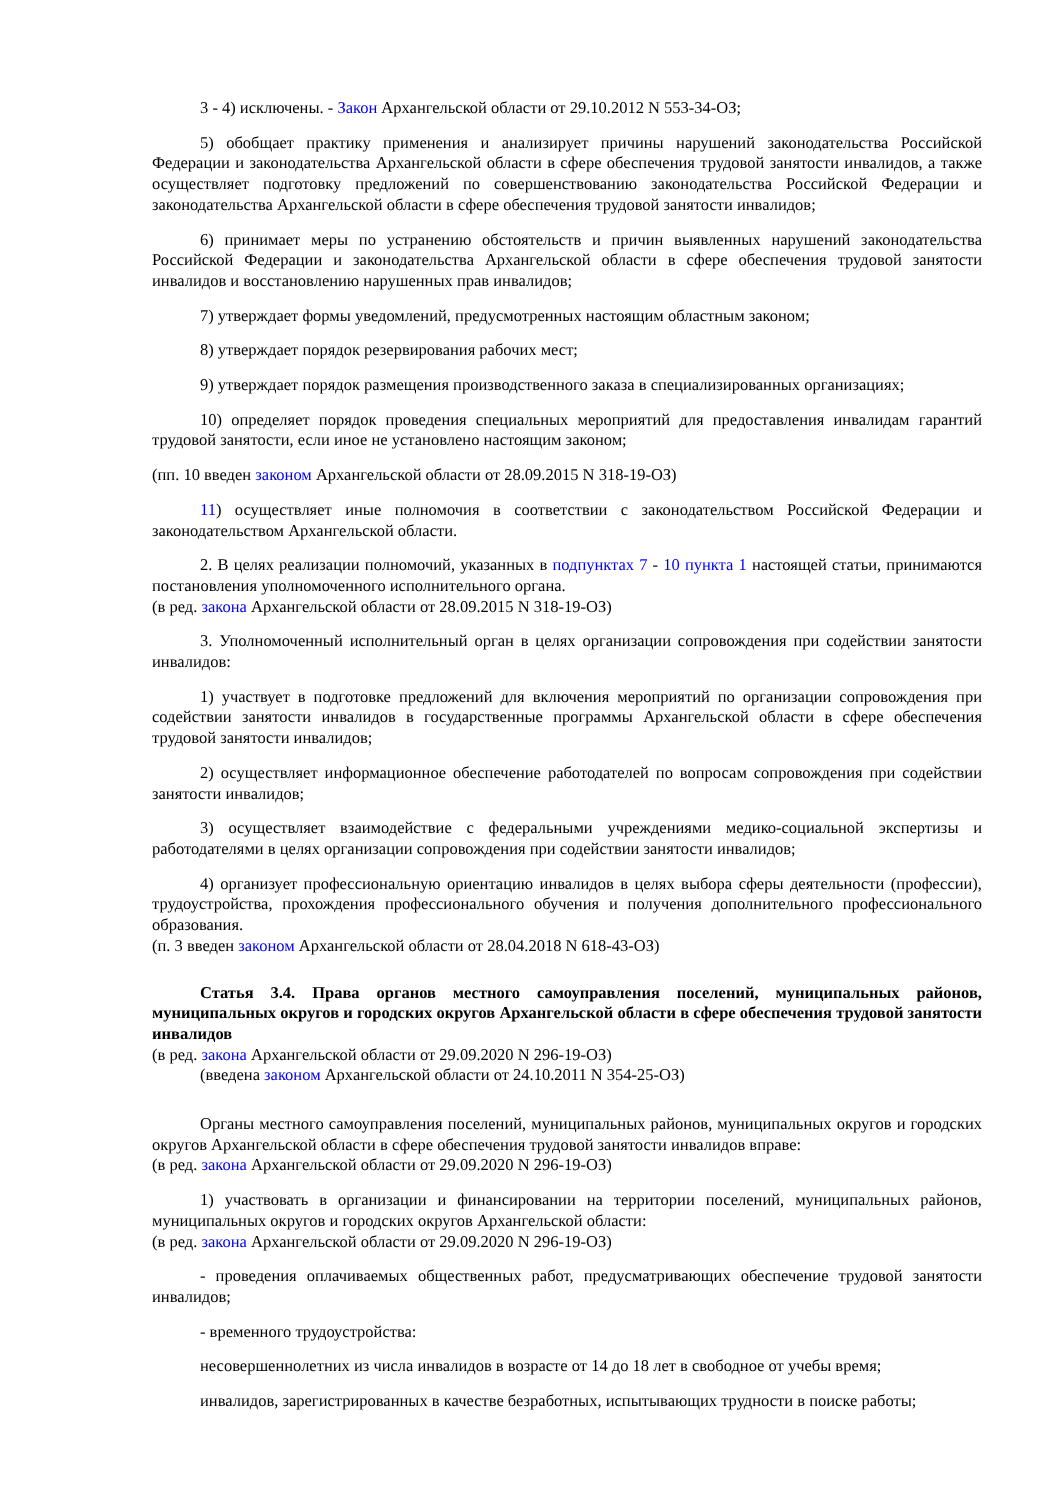3 - 4) исключены. - Закон Архангельской области от 29.10.2012 N 553-34-ОЗ;
5) обобщает практику применения и анализирует причины нарушений законодательства Российской Федерации и законодательства Архангельской области в сфере обеспечения трудовой занятости инвалидов, а также осуществляет подготовку предложений по совершенствованию законодательства Российской Федерации и законодательства Архангельской области в сфере обеспечения трудовой занятости инвалидов;
6) принимает меры по устранению обстоятельств и причин выявленных нарушений законодательства Российской Федерации и законодательства Архангельской области в сфере обеспечения трудовой занятости инвалидов и восстановлению нарушенных прав инвалидов;
7) утверждает формы уведомлений, предусмотренных настоящим областным законом;
8) утверждает порядок резервирования рабочих мест;
9) утверждает порядок размещения производственного заказа в специализированных организациях;
10) определяет порядок проведения специальных мероприятий для предоставления инвалидам гарантий трудовой занятости, если иное не установлено настоящим законом;
(пп. 10 введен законом Архангельской области от 28.09.2015 N 318-19-ОЗ)
11) осуществляет иные полномочия в соответствии с законодательством Российской Федерации и законодательством Архангельской области.
2. В целях реализации полномочий, указанных в подпунктах 7 - 10 пункта 1 настоящей статьи, принимаются постановления уполномоченного исполнительного органа.
(в ред. закона Архангельской области от 28.09.2015 N 318-19-ОЗ)
3. Уполномоченный исполнительный орган в целях организации сопровождения при содействии занятости инвалидов:
1) участвует в подготовке предложений для включения мероприятий по организации сопровождения при содействии занятости инвалидов в государственные программы Архангельской области в сфере обеспечения трудовой занятости инвалидов;
2) осуществляет информационное обеспечение работодателей по вопросам сопровождения при содействии занятости инвалидов;
3) осуществляет взаимодействие с федеральными учреждениями медико-социальной экспертизы и работодателями в целях организации сопровождения при содействии занятости инвалидов;
4) организует профессиональную ориентацию инвалидов в целях выбора сферы деятельности (профессии), трудоустройства, прохождения профессионального обучения и получения дополнительного профессионального образования.
(п. 3 введен законом Архангельской области от 28.04.2018 N 618-43-ОЗ)
Статья 3.4. Права органов местного самоуправления поселений, муниципальных районов, муниципальных округов и городских округов Архангельской области в сфере обеспечения трудовой занятости инвалидов
(в ред. закона Архангельской области от 29.09.2020 N 296-19-ОЗ)
(введена законом Архангельской области от 24.10.2011 N 354-25-ОЗ)
Органы местного самоуправления поселений, муниципальных районов, муниципальных округов и городских округов Архангельской области в сфере обеспечения трудовой занятости инвалидов вправе:
(в ред. закона Архангельской области от 29.09.2020 N 296-19-ОЗ)
1) участвовать в организации и финансировании на территории поселений, муниципальных районов, муниципальных округов и городских округов Архангельской области:
(в ред. закона Архангельской области от 29.09.2020 N 296-19-ОЗ)
- проведения оплачиваемых общественных работ, предусматривающих обеспечение трудовой занятости инвалидов;
- временного трудоустройства:
несовершеннолетних из числа инвалидов в возрасте от 14 до 18 лет в свободное от учебы время;
инвалидов, зарегистрированных в качестве безработных, испытывающих трудности в поиске работы;